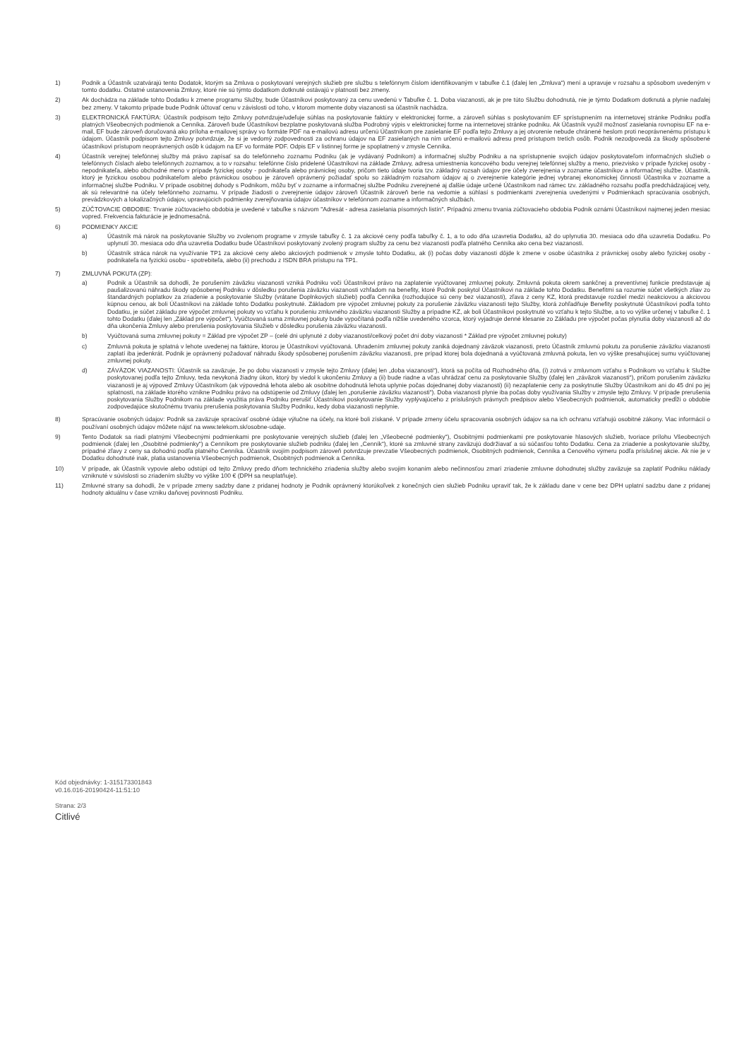1) Podnik a Účastník uzatvárajú tento Dodatok, ktorým sa Zmluva o poskytovaní verejných služieb pre službu s telefónnym číslom identifikovaným v tabuľke č.1 (ďalej len „Zmluva“) mení a upravuje v rozsahu a spôsobom uvedeným v tomto dodatku. Ostatné ustanovenia Zmluvy, ktoré nie sú týmto dodatkom dotknuté ostávajú v platnosti bez zmeny.
2) Ak dochádza na základe tohto Dodatku k zmene programu Služby, bude Účastníkovi poskytovaný za cenu uvedenú v Tabuľke č. 1. Doba viazanosti, ak je pre túto Službu dohodnutá, nie je týmto Dodatkom dotknutá a plynie naďalej bez zmeny. V takomto prípade bude Podnik účtovať cenu v závislosti od toho, v ktorom momente doby viazanosti sa účastník nachádza.
3) ELEKTRONICKÁ FAKTÚRA: Účastník podpisom tejto Zmluvy potvrdzuje/udeľuje súhlas na poskytovanie faktúry v elektronickej forme, a zároveň súhlas s poskytovaním EF sprístupnením na internetovej stránke Podniku podľa platných Všeobecných podmienok a Cenníka. Zároveň bude Účastníkovi bezplatne poskytovaná služba Podrobný výpis v elektronickej forme na internetovej stránke podniku. Ak Účastník využil možnosť zasielania rovnopisu EF na e-mail, EF bude zároveň doručovaná ako príloha e-mailovej správy vo formáte PDF na e-mailovú adresu určenú Účastníkom pre zasielanie EF podľa tejto Zmluvy a jej otvorenie nebude chránené heslom proti neoprávnenému prístupu k údajom. Účastník podpisom tejto Zmluvy potvrdzuje, že si je vedomý zodpovednosti za ochranu údajov na EF zasielaných na ním určenú e-mailovú adresu pred prístupom tretích osôb. Podnik nezodpovedá za škody spôsobené účastníkovi prístupom neoprávnených osôb k údajom na EF vo formáte PDF. Odpis EF v listinnej forme je spoplatnený v zmysle Cenníka.
4) Účastník verejnej telefónnej služby má právo zapísať sa do telefónneho zoznamu Podniku (ak je vydávaný Podnikom) a informačnej služby Podniku a na sprístupnenie svojich údajov poskytovateľom informačných služieb o telefónnych číslach alebo telefónnych zoznamov, a to v rozsahu: telefónne číslo pridelené Účastníkovi na základe Zmluvy, adresa umiestnenia koncového bodu verejnej telefónnej služby a meno, priezvisko v prípade fyzickej osoby - nepodnikateľa, alebo obchodné meno v prípade fyzickej osoby - podnikateľa alebo právnickej osoby, pričom tieto údaje tvoria tzv. základný rozsah údajov pre účely zverejnenia v zozname účastníkov a informačnej službe. Účastník, ktorý je fyzickou osobou podnikateľom alebo právnickou osobou je zároveň oprávnený požiadať spolu so základným rozsahom údajov aj o zverejnenie kategórie jednej vybranej ekonomickej činnosti Účastníka v zozname a informačnej službe Podniku. V prípade osobitnej dohody s Podnikom, môžu byť v zozname a informačnej službe Podniku zverejnené aj ďalšie údaje určené Účastníkom nad rámec tzv. základného rozsahu podľa predchádzajúcej vety, ak sú relevantné na účely telefónneho zoznamu. V prípade žiadosti o zverejnenie údajov zároveň Účastník zároveň berie na vedomie a súhlasí s podmienkami zverejnenia uvedenými v Podmienkach spracúvania osobných, prevádzkových a lokalizačných údajov, upravujúcich podmienky zverejňovania údajov účastníkov v telefónnom zozname a informačných službách.
5) ZÚČTOVACIE OBDOBIE: Trvanie zúčtovacieho obdobia je uvedené v tabuľke s názvom "Adresát - adresa zasielania písomných listín". Prípadnú zmenu trvania zúčtovacieho obdobia Podnik oznámi Účastníkovi najmenej jeden mesiac vopred. Frekvencia fakturácie je jednomesačná.
6) PODMIENKY AKCIE
a) Účastník má nárok na poskytovanie Služby vo zvolenom programe v zmysle tabuľky č. 1 za akciové ceny podľa tabuľky č. 1, a to odo dňa uzavretia Dodatku, až do uplynutia 30. mesiaca odo dňa uzavretia Dodatku. Po uplynutí 30. mesiaca odo dňa uzavretia Dodatku bude Účastníkovi poskytovaný zvolený program služby za cenu bez viazanosti podľa platného Cenníka ako cena bez viazanosti.
b) Účastník stráca nárok na využívanie TP1 za akciové ceny alebo akciových podmienok v zmysle tohto Dodatku, ak (i) počas doby viazanosti dôjde k zmene v osobe účastníka z právnickej osoby alebo fyzickej osoby - podnikateľa na fyzickú osobu - spotrebiteľa, alebo (ii) prechodu z ISDN BRA prístupu na TP1.
7) ZMLUVNÁ POKUTA (ZP):
a) Podnik a Účastník sa dohodli, že porušením záväzku viazanosti vzniká Podniku voči Účastníkovi právo na zaplatenie vyúčtovanej zmluvnej pokuty. Zmluvná pokuta okrem sankčnej a preventívnej funkcie predstavuje aj paušalizovanú náhradu škody spôsobenej Podniku v dôsledku porušenia záväzku viazanosti vzhľadom na benefity, ktoré Podnik poskytol Účastníkovi na základe tohto Dodatku. Benefitmi sa rozumie súčet všetkých zliav zo štandardných poplatkov za zriadenie a poskytovanie Služby (vrátane Doplnkových služieb) podľa Cenníka (rozhodujúce sú ceny bez viazanosti), zľava z ceny KZ, ktorá predstavuje rozdiel medzi neakciovou a akciovou kúpnou cenou, ak boli Účastníkovi na základe tohto Dodatku poskytnuté. Základom pre výpočet zmluvnej pokuty za porušenie záväzku viazanosti tejto Služby, ktorá zohľadňuje Benefity poskytnuté Účastníkovi podľa tohto Dodatku, je súčet základu pre výpočet zmluvnej pokuty vo vzťahu k porušeniu zmluvného záväzku viazanosti Služby a prípadne KZ, ak boli Účastníkovi poskytnuté vo vzťahu k tejto Službe, a to vo výške určenej v tabuľke č. 1 tohto Dodatku (ďalej len „Základ pre výpočet“). Vyúčtovaná suma zmluvnej pokuty bude vypočítaná podľa nižšie uvedeného vzorca, ktorý vyjadruje denné klesanie zo Základu pre výpočet počas plynutia doby viazanosti až do dňa ukončenia Zmluvy alebo prerušenia poskytovania Služieb v dôsledku porušenia záväzku viazanosti.
b) Vyúčtovaná suma zmluvnej pokuty = Základ pre výpočet ZP – (celé dni uplynuté z doby viazanosti/celkový počet dní doby viazanosti * Základ pre výpočet zmluvnej pokuty)
c) Zmluvná pokuta je splatná v lehote uvedenej na faktúre, ktorou je Účastníkovi vyúčtovaná. Uhradením zmluvnej pokuty zaniká dojednaný záväzok viazanosti, preto Účastník zmluvnú pokutu za porušenie záväzku viazanosti zaplatí iba jedenkrát. Podnik je oprávnený požadovať náhradu škody spôsobenej porušením záväzku viazanosti, pre prípad ktorej bola dojednaná a vyúčtovaná zmluvná pokuta, len vo výške presahujúcej sumu vyúčtovanej zmluvnej pokuty.
d) ZÁVÄZOK VIAZANOSTI: Účastník sa zaväzuje, že po dobu viazanosti v zmysle tejto Zmluvy (ďalej len „doba viazanosti“), ktorá sa počíta od Rozhodného dňa, (i) zotrvá v zmluvnom vzťahu s Podnikom vo vzťahu k Službe poskytovanej podľa tejto Zmluvy, teda nevykoná žiadny úkon, ktorý by viedol k ukončeniu Zmluvy a (ii) bude riadne a včas uhrádzať cenu za poskytovanie Služby (ďalej len „záväzok viazanosti“), pričom porušením záväzku viazanosti je aj výpoveď Zmluvy Účastníkom (ak výpovedná lehota alebo ak osobitne dohodnutá lehota uplynie počas dojednanej doby viazanosti) (ii) nezaplatenie ceny za poskytnutie Služby Účastníkom ani do 45 dní po jej splatnosti, na základe ktorého vznikne Podniku právo na odstúpenie od Zmluvy (ďalej len „porušenie záväzku viazanosti“). Doba viazanosti plynie iba počas doby využívania Služby v zmysle tejto Zmluvy. V prípade prerušenia poskytovania Služby Podnikom na základe využitia práva Podniku prerušiť Účastníkovi poskytovanie Služby vyplývajúceho z príslušných právnych predpisov alebo Všeobecných podmienok, automaticky predĺži o obdobie zodpovedajúce skutočnému trvaniu prerušenia poskytovania Služby Podniku, kedy doba viazanosti neplynie.
8) Spracúvanie osobných údajov: Podnik sa zaväzuje spracúvať osobné údaje výlučne na účely, na ktoré boli získané. V prípade zmeny účelu spracovania osobných údajov sa na ich ochranu vzťahujú osobitné zákony. Viac informácií o používaní osobných údajov môžete nájsť na www.telekom.sk/osobne-udaje.
9) Tento Dodatok sa riadi platnými Všeobecnými podmienkami pre poskytovanie verejných služieb (ďalej len „Všeobecné podmienky“), Osobitnými podmienkami pre poskytovanie hlasových služieb, tvoriace prílohu Všeobecných podmienok (ďalej len „Osobitné podmienky“) a Cenníkom pre poskytovanie služieb podniku (ďalej len „Cenník“), ktoré sa zmluvné strany zaväzujú dodržiavať a sú súčasťou tohto Dodatku. Cena za zriadenie a poskytovanie služby, prípadné zľavy z ceny sa dohodnú podľa platného Cenníka. Účastník svojím podpisom zároveň potvrdzuje prevzatie Všeobecných podmienok, Osobitných podmienok, Cenníka a Cenového výmeru podľa príslušnej akcie. Ak nie je v Dodatku dohodnuté inak, platia ustanovenia Všeobecných podmienok, Osobitných podmienok a Cenníka.
10) V prípade, ak Účastník vypovie alebo odstúpi od tejto Zmluvy predo dňom technického zriadenia služby alebo svojim konaním alebo nečinnosťou zmarí zriadenie zmluvne dohodnutej služby zaväzuje sa zaplatiť Podniku náklady vzniknuté v súvislosti so zriadením služby vo výške 100 € (DPH sa neuplatňuje).
11) Zmluvné strany sa dohodli, že v prípade zmeny sadzby dane z pridanej hodnoty je Podnik oprávnený ktorúkoľvek z konečných cien služieb Podniku upraviť tak, že k základu dane v cene bez DPH uplatní sadzbu dane z pridanej hodnoty aktuálnu v čase vzniku daňovej povinnosti Podniku.
Kód objednávky: 1-315173301843
v0.16.016-20190424-11:51:10
Strana: 2/3
Citlivé